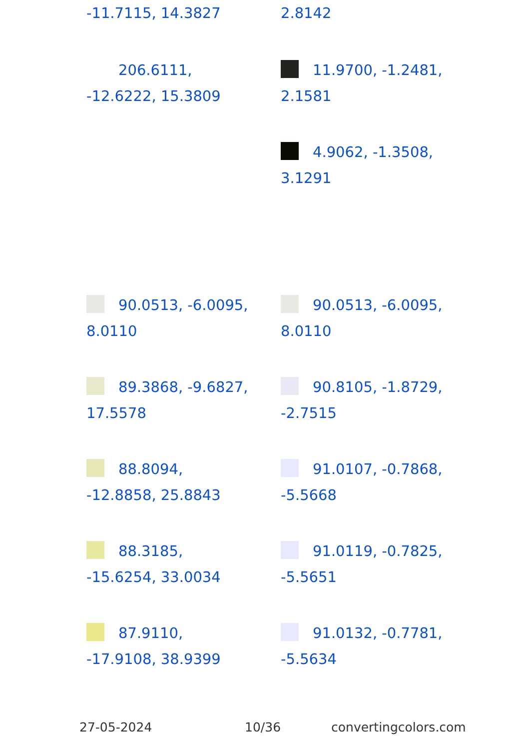-11.7115, 14.3827 2.8142
206.6111, -12.6222, 15.3809
11.9700, -1.2481, 2.1581
4.9062, -1.3508, 3.1291
90.0513, -6.0095, 8.0110
90.0513, -6.0095, 8.0110
89.3868, -9.6827, 17.5578
90.8105, -1.8729, -2.7515
88.8094, -12.8858, 25.8843
91.0107, -0.7868, -5.5668
88.3185, -15.6254, 33.0034
91.0119, -0.7825, -5.5651
87.9110, -17.9108, 38.9399
91.0132, -0.7781, -5.5634
27-05-2024 10/36 convertingcolors.com